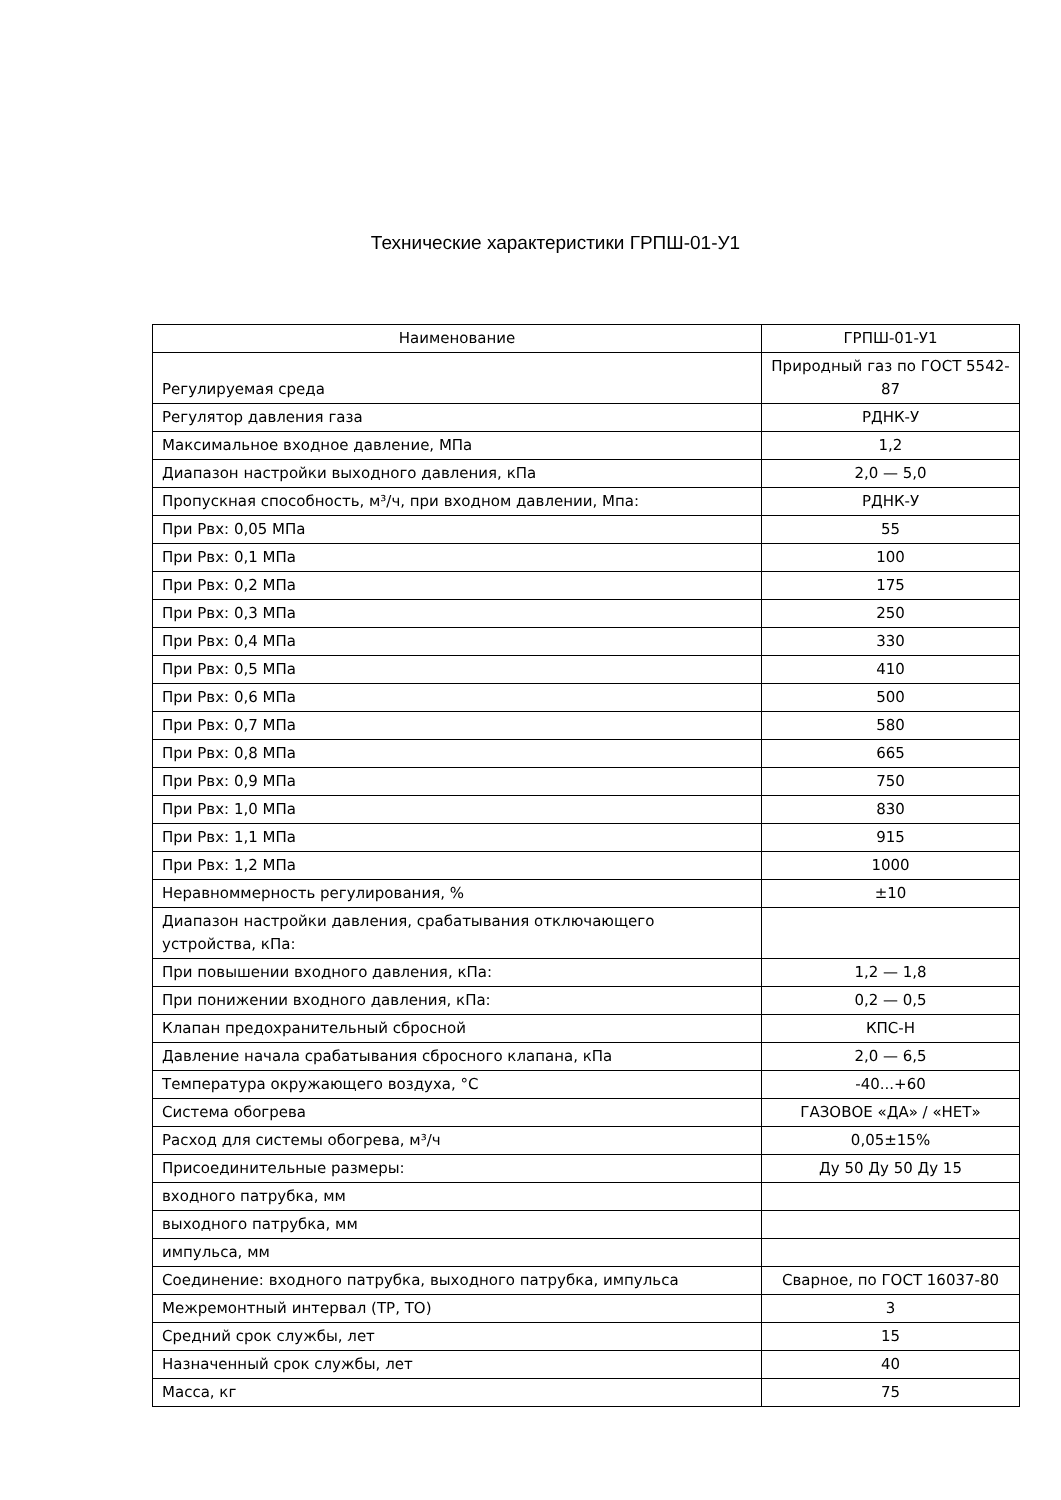Технические характеристики ГРПШ-01-У1
| Наименование | ГРПШ-01-У1 |
| --- | --- |
| Регулируемая среда | Природный газ по ГОСТ 5542-87 |
| Регулятор давления газа | РДНК-У |
| Максимальное входное давление, МПа | 1,2 |
| Диапазон настройки выходного давления, кПа | 2,0 — 5,0 |
| Пропускная способность, м³/ч, при входном давлении, Мпа: | РДНК-У |
| При Рвх: 0,05 МПа | 55 |
| При Рвх: 0,1 МПа | 100 |
| При Рвх: 0,2 МПа | 175 |
| При Рвх: 0,3 МПа | 250 |
| При Рвх: 0,4 МПа | 330 |
| При Рвх: 0,5 МПа | 410 |
| При Рвх: 0,6 МПа | 500 |
| При Рвх: 0,7 МПа | 580 |
| При Рвх: 0,8 МПа | 665 |
| При Рвх: 0,9 МПа | 750 |
| При Рвх: 1,0 МПа | 830 |
| При Рвх: 1,1 МПа | 915 |
| При Рвх: 1,2 МПа | 1000 |
| Неравноммерность регулирования, % | ±10 |
| Диапазон настройки давления, срабатывания отключающего устройства, кПа: | |
| При повышении входного давления, кПа: | 1,2 — 1,8 |
| При понижении входного давления, кПа: | 0,2 — 0,5 |
| Клапан предохранительный сбросной | КПС-Н |
| Давление начала срабатывания сбросного клапана, кПа | 2,0 — 6,5 |
| Температура окружающего воздуха, °С | -40...+60 |
| Система обогрева | ГАЗОВОЕ «ДА» / «НЕТ» |
| Расход для системы обогрева, м³/ч | 0,05±15% |
| Присоединительные размеры: | Ду 50 Ду 50 Ду 15 |
| входного патрубка, мм | |
| выходного патрубка, мм | |
| импульса, мм | |
| Соединение: входного патрубка, выходного патрубка, импульса | Сварное, по ГОСТ 16037-80 |
| Межремонтный интервал (ТР, ТО) | 3 |
| Средний срок службы, лет | 15 |
| Назначенный срок службы, лет | 40 |
| Масса, кг | 75 |